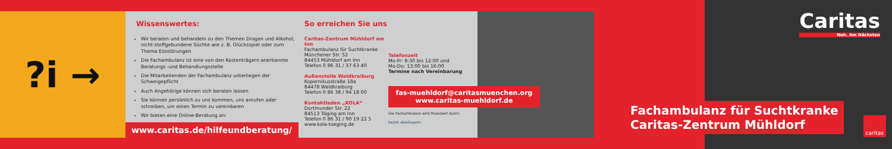?i →
Wissenswertes:
Wir beraten und behandeln zu den Themen Drogen und Alkohol, nicht-stoffgebundene Süchte wie z. B. Glücksspiel oder zum Thema Essstörungen
Die Fachambulanz ist eine von den Kostenträgern anerkannte Beratungs -und Behandlungsstelle
Die Mitarbeitenden der Fachambulanz unterliegen der Schweigepflicht
Auch Angehörige können sich beraten lassen
Sie können persönlich zu uns kommen, uns anrufen oder schreiben, um einen Termin zu vereinbaren
Wir bieten eine Online-Beratung an:
www.caritas.de/hilfeundberatung/
So erreichen Sie uns
Caritas-Zentrum Mühldorf am Inn
Fachambulanz für Suchtkranke
Münchener Str. 52
84453 Mühldorf am Inn
Telefon 0 86 31 / 37 63 40
Außenstelle Waldkraiburg
Kopernikusstraße 18a
84478 Waldkraiburg
Telefon 0 86 38 / 94 18 00
Kontaktladen „KOLA“
Dortmunder Str. 22
84513 Töging am Inn
Telefon 0 86 31 / 90 19 22 5
www.kola-toeging.de
Telefonzeit
Mo-Fr: 8:30 bis 12:00 und
Mo-Do: 13:00 bis 16:00
Termine nach Vereinbarung
fas-muehldorf@caritasmuenchen.org
www.caritas-muehldorf.de
Die Fachambulanz wird finanziert durch:
bezirk oberbayern
Caritas
Nah. Am Nächsten
caritas
Fachambulanz für Suchtkranke
Caritas-Zentrum Mühldorf